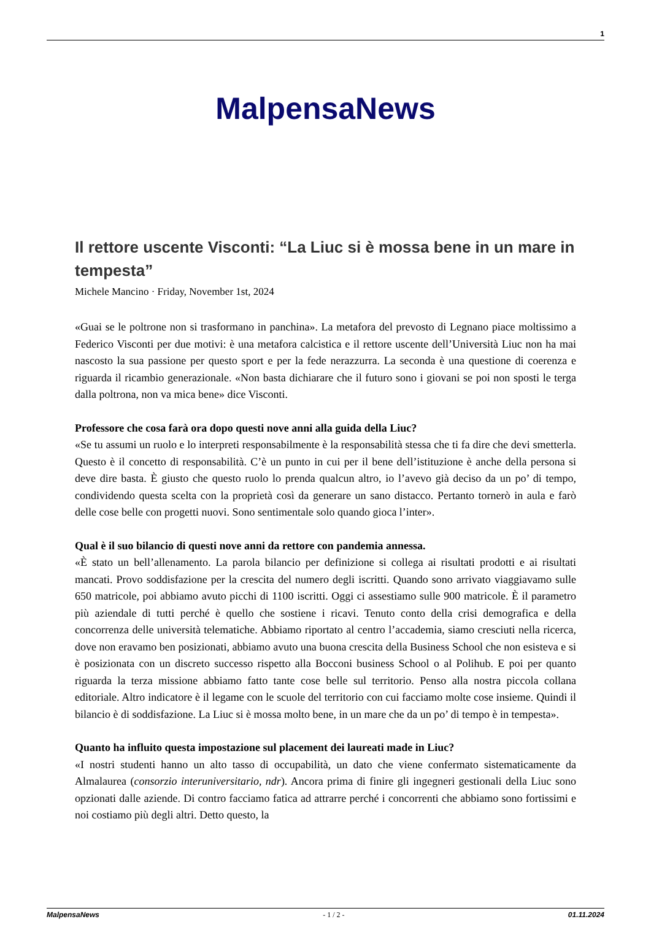1
MalpensaNews
Il rettore uscente Visconti: “La Liuc si è mossa bene in un mare in tempesta”
Michele Mancino · Friday, November 1st, 2024
«Guai se le poltrone non si trasformano in panchina». La metafora del prevosto di Legnano piace moltissimo a Federico Visconti per due motivi: è una metafora calcistica e il rettore uscente dell’Università Liuc non ha mai nascosto la sua passione per questo sport e per la fede nerazzurra. La seconda è una questione di coerenza e riguarda il ricambio generazionale. «Non basta dichiarare che il futuro sono i giovani se poi non sposti le terga dalla poltrona, non va mica bene» dice Visconti.
Professore che cosa farà ora dopo questi nove anni alla guida della Liuc?
«Se tu assumi un ruolo e lo interpreti responsabilmente è la responsabilità stessa che ti fa dire che devi smetterla. Questo è il concetto di responsabilità. C’è un punto in cui per il bene dell’istituzione è anche della persona si deve dire basta. È giusto che questo ruolo lo prenda qualcun altro, io l’avevo già deciso da un po’ di tempo, condividendo questa scelta con la proprietà così da generare un sano distacco. Pertanto tornerò in aula e farò delle cose belle con progetti nuovi. Sono sentimentale solo quando gioca l’inter».
Qual è il suo bilancio di questi nove anni da rettore con pandemia annessa.
«È stato un bell’allenamento. La parola bilancio per definizione si collega ai risultati prodotti e ai risultati mancati. Provo soddisfazione per la crescita del numero degli iscritti. Quando sono arrivato viaggiavamo sulle 650 matricole, poi abbiamo avuto picchi di 1100 iscritti. Oggi ci assestiamo sulle 900 matricole. È il parametro più aziendale di tutti perché è quello che sostiene i ricavi. Tenuto conto della crisi demografica e della concorrenza delle università telematiche. Abbiamo riportato al centro l’accademia, siamo cresciuti nella ricerca, dove non eravamo ben posizionati, abbiamo avuto una buona crescita della Business School che non esisteva e si è posizionata con un discreto successo rispetto alla Bocconi business School o al Polihub. E poi per quanto riguarda la terza missione abbiamo fatto tante cose belle sul territorio. Penso alla nostra piccola collana editoriale. Altro indicatore è il legame con le scuole del territorio con cui facciamo molte cose insieme. Quindi il bilancio è di soddisfazione. La Liuc si è mossa molto bene, in un mare che da un po’ di tempo è in tempesta».
Quanto ha influito questa impostazione sul placement dei laureati made in Liuc?
«I nostri studenti hanno un alto tasso di occupabilità, un dato che viene confermato sistematicamente da Almalaurea (consorzio interuniversitario, ndr). Ancora prima di finire gli ingegneri gestionali della Liuc sono opzionati dalle aziende. Di contro facciamo fatica ad attrarre perché i concorrenti che abbiamo sono fortissimi e noi costiamo più degli altri. Detto questo, la
MalpensaNews - 1 / 2 - 01.11.2024